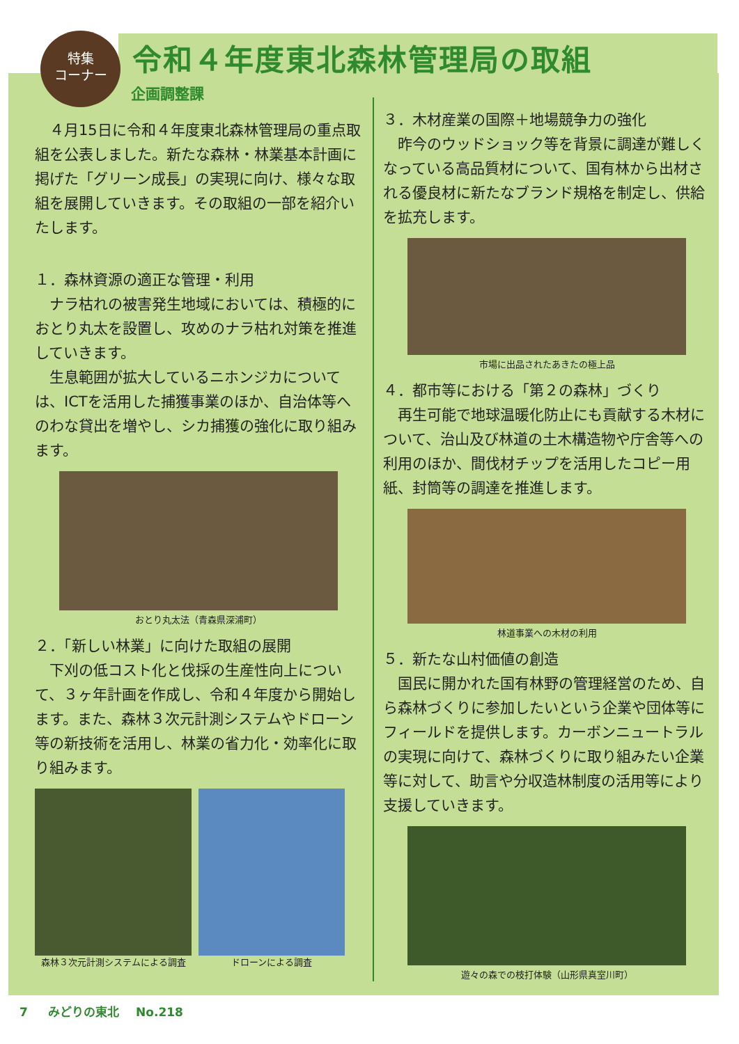特集
コーナー
令和４年度東北森林管理局の取組
企画調整課
４月15日に令和４年度東北森林管理局の重点取組を公表しました。新たな森林・林業基本計画に掲げた「グリーン成長」の実現に向け、様々な取組を展開していきます。その取組の一部を紹介いたします。
１．森林資源の適正な管理・利用
ナラ枯れの被害発生地域においては、積極的におとり丸太を設置し、攻めのナラ枯れ対策を推進していきます。
生息範囲が拡大しているニホンジカについては、ICTを活用した捕獲事業のほか、自治体等へのわな貸出を増やし、シカ捕獲の強化に取り組みます。
おとり丸太法（青森県深浦町）
２．「新しい林業」に向けた取組の展開
下刈の低コスト化と伐採の生産性向上について、３ヶ年計画を作成し、令和４年度から開始します。また、森林３次元計測システムやドローン等の新技術を活用し、林業の省力化・効率化に取り組みます。
森林３次元計測システムによる調査 ドローンによる調査
３．木材産業の国際＋地場競争力の強化
昨今のウッドショック等を背景に調達が難しくなっている高品質材について、国有林から出材される優良材に新たなブランド規格を制定し、供給を拡充します。
市場に出品されたあきたの極上品
４．都市等における「第２の森林」づくり
再生可能で地球温暖化防止にも貢献する木材について、治山及び林道の土木構造物や庁舎等への利用のほか、間伐材チップを活用したコピー用紙、封筒等の調達を推進します。
林道事業への木材の利用
５．新たな山村価値の創造
国民に開かれた国有林野の管理経営のため、自ら森林づくりに参加したいという企業や団体等にフィールドを提供します。カーボンニュートラルの実現に向けて、森林づくりに取り組みたい企業等に対して、助言や分収造林制度の活用等により支援していきます。
遊々の森での枝打体験（山形県真室川町）
7 みどりの東北 No.218